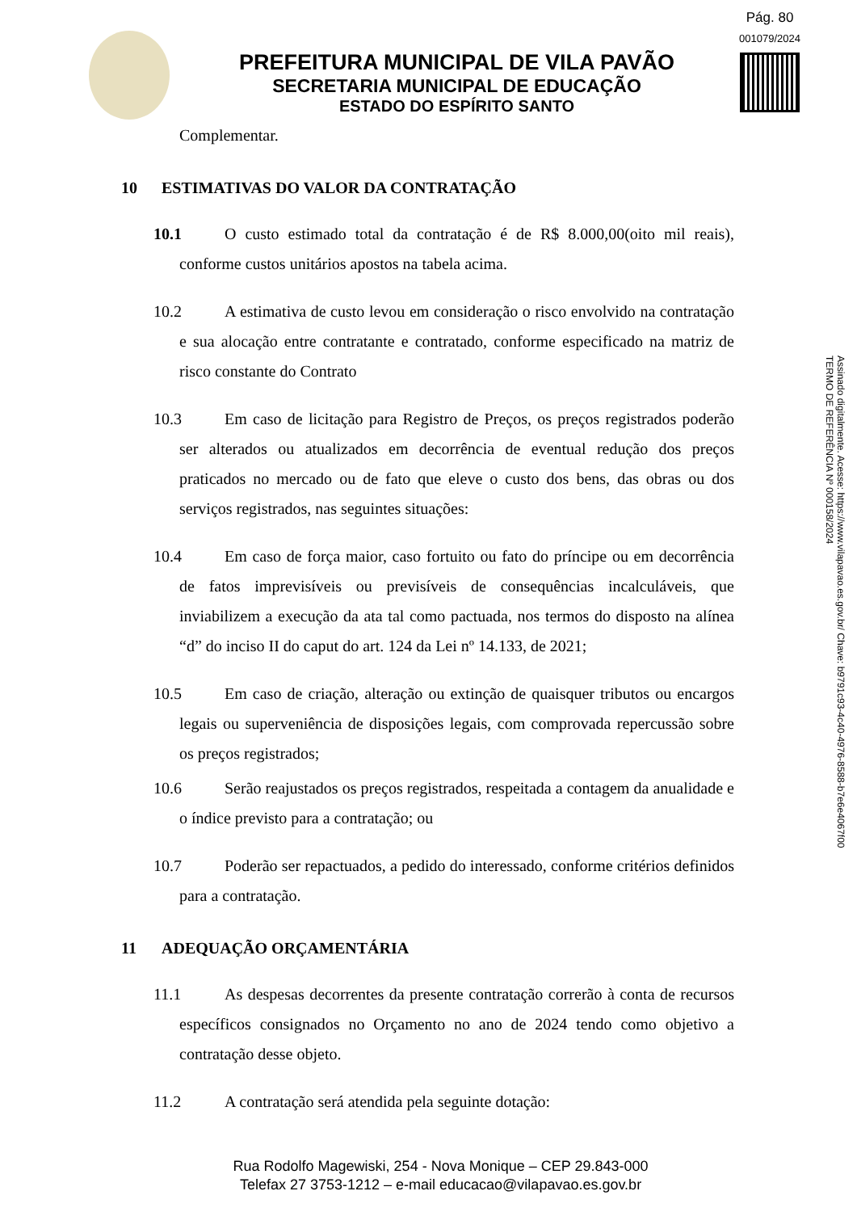Pág. 80
001079/2024
PREFEITURA MUNICIPAL DE VILA PAVÃO
SECRETARIA MUNICIPAL DE EDUCAÇÃO
ESTADO DO ESPÍRITO SANTO
Assinado digitalmente. Acesse: https://www.vilapavao.es.gov.br/ Chave: b9791c93-4c40-4976-8588-b7e6e4067f00
TERMO DE REFERÊNCIA Nº 000158/2024
Complementar.
10 ESTIMATIVAS DO VALOR DA CONTRATAÇÃO
10.1 O custo estimado total da contratação é de R$ 8.000,00(oito mil reais), conforme custos unitários apostos na tabela acima.
10.2 A estimativa de custo levou em consideração o risco envolvido na contratação e sua alocação entre contratante e contratado, conforme especificado na matriz de risco constante do Contrato
10.3 Em caso de licitação para Registro de Preços, os preços registrados poderão ser alterados ou atualizados em decorrência de eventual redução dos preços praticados no mercado ou de fato que eleve o custo dos bens, das obras ou dos serviços registrados, nas seguintes situações:
10.4 Em caso de força maior, caso fortuito ou fato do príncipe ou em decorrência de fatos imprevisíveis ou previsíveis de consequências incalculáveis, que inviabilizem a execução da ata tal como pactuada, nos termos do disposto na alínea “d” do inciso II do caput do art. 124 da Lei nº 14.133, de 2021;
10.5 Em caso de criação, alteração ou extinção de quaisquer tributos ou encargos legais ou superveniência de disposições legais, com comprovada repercussão sobre os preços registrados;
10.6 Serão reajustados os preços registrados, respeitada a contagem da anualidade e o índice previsto para a contratação; ou
10.7 Poderão ser repactuados, a pedido do interessado, conforme critérios definidos para a contratação.
11 ADEQUAÇÃO ORÇAMENTÁRIA
11.1 As despesas decorrentes da presente contratação correrão à conta de recursos específicos consignados no Orçamento no ano de 2024 tendo como objetivo a contratação desse objeto.
11.2 A contratação será atendida pela seguinte dotação:
Rua Rodolfo Magewiski, 254 - Nova Monique – CEP 29.843-000
Telefax 27 3753-1212 – e-mail educacao@vilapavao.es.gov.br